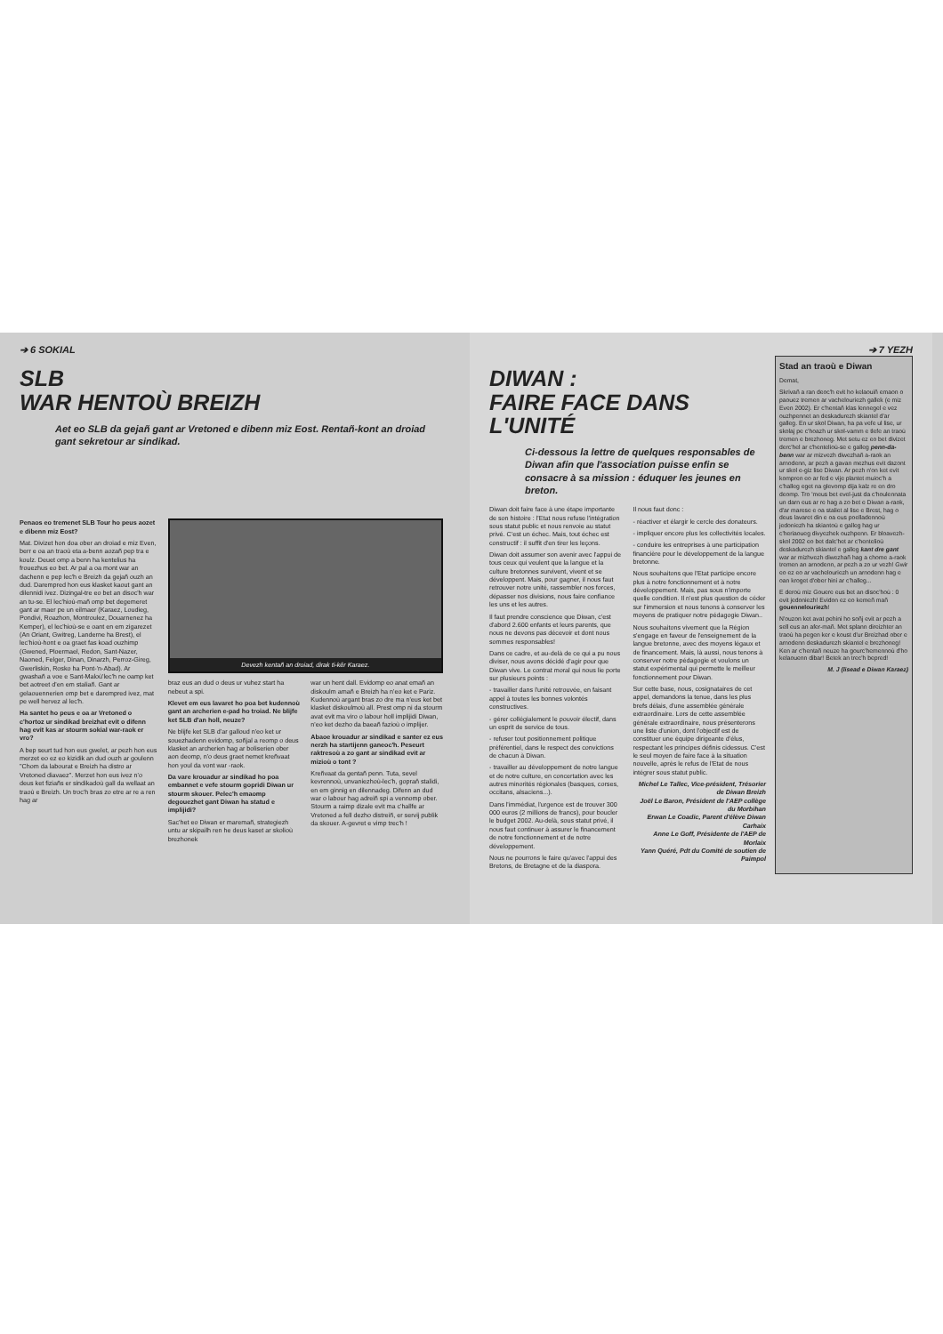➔ 6 SOKIAL
SLB
WAR HENTOÙ BREIZH
Aet eo SLB da gejañ gant ar Vretoned e dibenn miz Eost. Rentañ-kont an droiad gant sekretour ar sindikad.
Penaos eo tremenet SLB Tour ho peus aozet e dibenn miz Eost?
Mat. Divizet hon doa ober an droiad e miz Even, berr e oa an traoù eta a-benn aozañ pep tra e koulz. Deuet omp a benn ha kentelius ha frouezhus eo bet. Ar pal a oa mont war an dachenn e pep lec'h e Breizh da gejañ ouzh an dud. Darempred hon eus klasket kaout gant an dilennidi ivez. Dizingal-tre eo bet an disoc'h war an tu-se. El lec'hioù-mañ omp bet degemeret gant ar maer pe un eilmaer (Karaez, Loudieg, Pondivi, Roazhon, Montroulez, Douarnenez ha Kemper), el lec'hioù-se e oant en em zigarezet (An Oriant, Gwitreg, Landerne ha Brest), el lec'hioù-hont e oa graet fas koad ouzhimp (Gwened, Ploermael, Redon, Sant-Nazer, Naoned, Felger, Dinan, Dinarzh, Perroz-Gireg, Gwerliskin, Rosko ha Pont-'n-Abad). Ar gwashañ a voe e Sant-Maloù'lec'h ne oamp ket bet aotreet d'en em staliañ. Gant ar gelaouennerien omp bet e darempred ivez, mat pe well hervez al lec'h.
Ha santet ho peus e oa ar Vretoned o c'hortoz ur sindikad breizhat evit o difenn hag evit kas ar stourm sokial war-raok er vro?
A bep seurt tud hon eus gwelet, ar pezh hon eus merzet eo ez eo kizidik an dud ouzh ar goulenn "Chom da labourat e Breizh ha distro ar Vretoned diavaez". Merzet hon eus ivez n'o deus ket fiziañs er sindikadoù gall da wellaat an traoù e Breizh. Un troc'h bras zo etre ar re a ren hag ar
Devezh kentañ an droiad, dirak ti-kêr Karaez.
braz eus an dud o deus ur vuhez start ha nebeut a spi.
Klevet em eus lavaret ho poa bet kudennoù gant an archerien e-pad ho troiad. Ne blijfe ket SLB d'an holl, neuze?
Ne blijfe ket SLB d'ar galloud n'eo ket ur souezhadenn evidomp, soñjal a reomp o deus klasket an archerien hag ar boliserien ober aon deomp, n'o deus graet nemet kreñvaat hon youl da vont war -raok.
Da vare krouadur ar sindikad ho poa embannet e vefe stourm gopridi Diwan ur stourm skouer. Pelec'h emaomp degouezhet gant Diwan ha statud e implijidi?
Sac'het eo Diwan er maremañ, strategiezh untu ar skipailh ren he deus kaset ar skolioù brezhonek
war un hent dall. Evidomp eo anat emañ an diskoulm amañ e Breizh ha n'eo ket e Pariz. Kudennoù argant bras zo dre ma n'eus ket bet klasket diskoulmoù all. Prest omp ni da stourm avat evit ma viro o labour holl implijidi Diwan, n'eo ket dezho da baeañ fazioù o implijer.
Abaoe krouadur ar sindikad e santer ez eus nerzh ha startijenn ganeoc'h. Peseurt raktresoù a zo gant ar sindikad evit ar mizioù o tont ?
Kreñvaat da gentañ penn. Tuta, sevel kevrennoù, unvaniezhoù-lec'h, gopraň stalidi, en em ginnig en dilennadeg. Difenn an dud war o labour hag adreiñ spi a vennomp ober. Stourm a raimp dizale evit ma c'hallfe ar Vretoned a fell dezho distreiñ, er servij publik da skouer. A-gevret e vimp trec'h !
➔ 7 YEZH
DIWAN :
FAIRE FACE DANS L'UNITÉ
Ci-dessous la lettre de quelques responsables de Diwan afin que l'association puisse enfin se consacre à sa mission : éduquer les jeunes en breton.
Diwan doit faire face à une étape importante de son histoire : l'Etat nous refuse l'intégration sous statut public et nous renvoie au statut privé. C'est un échec. Mais, tout échec est constructif : il suffit d'en tirer les leçons.
Diwan doit assumer son avenir avec l'appui de tous ceux qui veulent que la langue et la culture bretonnes survivent, vivent et se développent. Mais, pour gagner, il nous faut retrouver notre unité, rassembler nos forces, dépasser nos divisions, nous faire confiance les uns et les autres.
Il faut prendre conscience que Diwan, c'est d'abord 2.600 enfants et leurs parents, que nous ne devons pas décevoir et dont nous sommes responsables!
Dans ce cadre, et au-delà de ce qui a pu nous diviser, nous avons décidé d'agir pour que Diwan vive. Le contrat moral qui nous lie porte sur plusieurs points :
- travailler dans l'unité retrouvée, en faisant appel à toutes les bonnes volontés constructives.
- gérer collégialement le pouvoir électif, dans un esprit de service de tous.
- refuser tout positionnement politique préférentiel, dans le respect des convictions de chacun à Diwan.
- travailler au développement de notre langue et de notre culture, en concertation avec les autres minorités régionales (basques, corses, occitans, alsaciens...).
Dans l'immédiat, l'urgence est de trouver 300 000 euros (2 millions de francs), pour boucler le budget 2002. Au-delà, sous statut privé, il nous faut continuer à assurer le financement de notre fonctionnement et de notre développement.
Nous ne pourrons le faire qu'avec l'appui des Bretons, de Bretagne et de la diaspora.
Il nous faut donc :
- réactiver et élargir le cercle des donateurs.
- impliquer encore plus les collectivités locales.
- conduire les entreprises à une participation financière pour le développement de la langue bretonne.
Nous souhaitons que l'Etat participe encore plus à notre fonctionnement et à notre développement. Mais, pas sous n'importe quelle condition. Il n'est plus question de céder sur l'immersion et nous tenons à conserver les moyens de pratiquer notre pédagogie Diwan..
Nous souhaitons vivement que la Région s'engage en faveur de l'enseignement de la langue bretonne, avec des moyens légaux et de financement. Mais, là aussi, nous tenons à conserver notre pédagogie et voulons un statut expérimental qui permette le meilleur fonctionnement pour Diwan.
Sur cette base, nous, cosignataires de cet appel, demandons la tenue, dans les plus brefs délais, d'une assemblée générale extraordinaire. Lors de cette assemblée générale extraordinaire, nous présenterons une liste d'union, dont l'objectif est de constituer une équipe dirigeante d'élus, respectant les principes définis cidessus. C'est le seul moyen de faire face à la situation nouvelle, après le refus de l'Etat de nous intégrer sous statut public.
Michel Le Tallec, Vice-président, Trésorier de Diwan Breizh
Joël Le Baron, Président de l'AEP collège du Morbihan
Erwan Le Coadic, Parent d'élève Diwan Carhaix
Anne Le Goff, Présidente de l'AEP de Morlaix
Yann Quéré, Pdt du Comité de soutien de Paimpol
Stad an traoù e Diwan
Demat,
Skrivañ a ran deoc'h evit ho kelaouiñ emaon o paouez tremen ar vachelouriezh gallek (e miz Even 2002). Er c'hentañ klas lennegel e vez ouzhpennet an deskadurezh skiantel d'ar galleg. En ur skol Diwan, ha pa vefe ul lise, ur skolaj pe c'hoazh ur skol-vamm e tlefe an traoù tremen e brezhoneg. Met setu ez eo bet divizet derc'hel ar c'hentelioù-se e galleg penn-da-benn war ar mizvezh diwezhañ a-raok an arnodenn, ar pezh a gavan mezhus evit dazont ur skol e-giz lise Diwan. Ar pezh n'on ket evit kompren eo ar fed e vije plantet muioc'h a c'halleg eget na glevomp dija kalz re en dro deomp. Tro 'meus bet evel-just da c'houlennata un darn eus ar re hag a zo bet e Diwan a-raok, d'ar marese e oa staliet al lise e Brest, hag o deus lavaret din e oa eus poelladennoù jedoniezh ha skiantoù e galleg hag ur c'heriaoueg divyezhek ouzhpenn. Er bloavezh-skol 2002 eo bet dalc'het ar c'hentelioù deskadurezh skiantel e galleg kant dre gant war ar mizhvezh diwezhañ hag a chome a-raok tremen an arnodenn, ar pezh a zo ur vezh! Gwir eo ez eo ar vachelouriezh un arnodenn hag e oan kroget d'ober hini ar c'halleg...
E deroù miz Gouere eus bet an disoc'hoù : 0 evit jedoniezh! Evidon ez eo kemeñ mañ gouennelouriezh!
N'ouzon ket avat pehini ho soñj evit ar pezh a sell eus an afer-mañ. Met splann direizhter an traoù ha pegen ker e koust d'ur Breizhad ober e arnodenn deskadurezh skiantel e brezhoneg! Ken ar c'hentañ neuze ha gourc'hemennoù d'ho kelaouenn dibar! Betek an trec'h bepred!
M. J (lisead e Diwan Karaez)